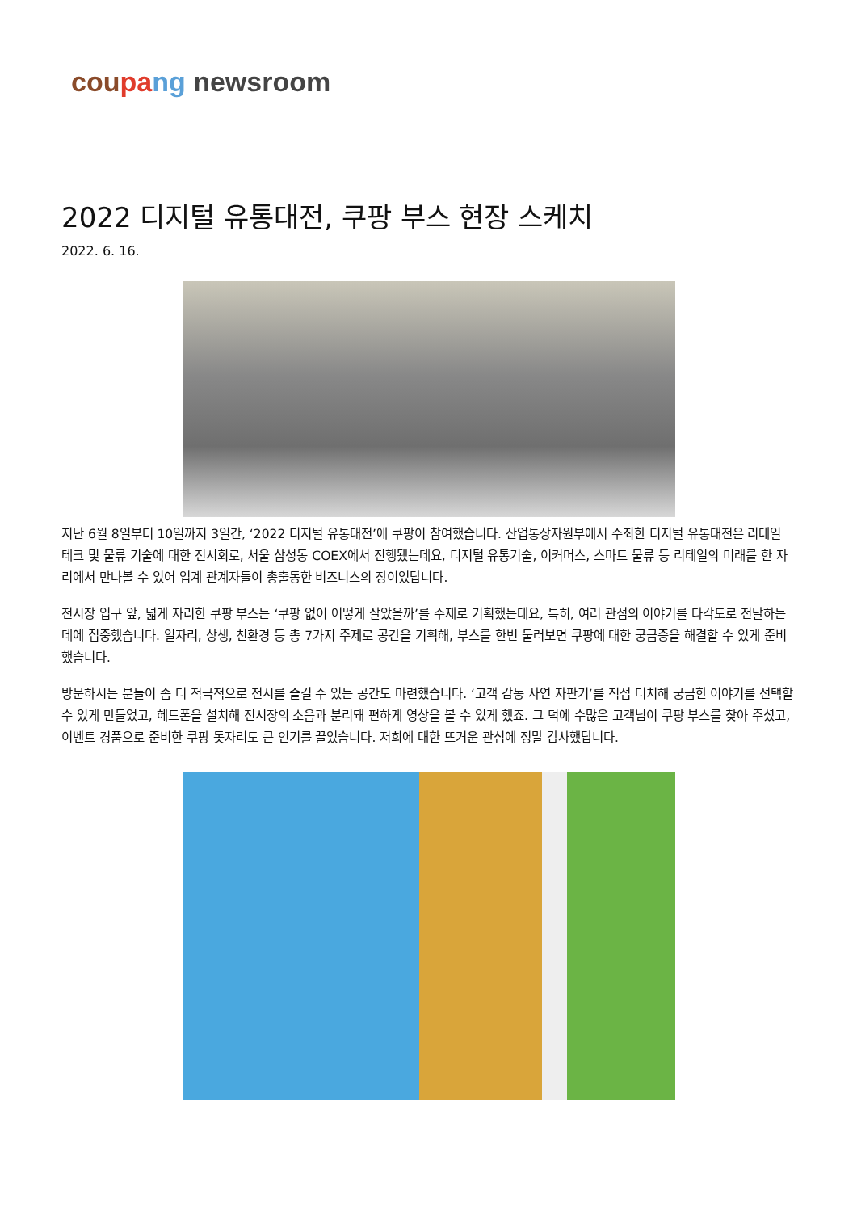cou pa ng newsroom
2022 디지털 유통대전, 쿠팡 부스 현장 스케치
2022. 6. 16.
지난 6월 8일부터 10일까지 3일간, ‘2022 디지털 유통대전’에 쿠팡이 참여했습니다. 산업통상자원부에서 주최한 디지털 유통대전은 리테일 테크 및 물류 기술에 대한 전시회로, 서울 삼성동 COEX에서 진행됐는데요, 디지털 유통기술, 이커머스, 스마트 물류 등 리테일의 미래를 한 자리에서 만나볼 수 있어 업계 관계자들이 총출동한 비즈니스의 장이었답니다.
전시장 입구 앞, 넓게 자리한 쿠팡 부스는 ‘쿠팡 없이 어떻게 살았을까’를 주제로 기획했는데요, 특히, 여러 관점의 이야기를 다각도로 전달하는 데에 집중했습니다. 일자리, 상생, 친환경 등 총 7가지 주제로 공간을 기획해, 부스를 한번 둘러보면 쿠팡에 대한 궁금증을 해결할 수 있게 준비했습니다.
방문하시는 분들이 좀 더 적극적으로 전시를 즐길 수 있는 공간도 마련했습니다. ‘고객 감동 사연 자판기’를 직접 터치해 궁금한 이야기를 선택할 수 있게 만들었고, 헤드폰을 설치해 전시장의 소음과 분리돼 편하게 영상을 볼 수 있게 했죠. 그 덕에 수많은 고객님이 쿠팡 부스를 찾아 주셨고, 이벤트 경품으로 준비한 쿠팡 돗자리도 큰 인기를 끌었습니다. 저희에 대한 뜨거운 관심에 정말 감사했답니다.